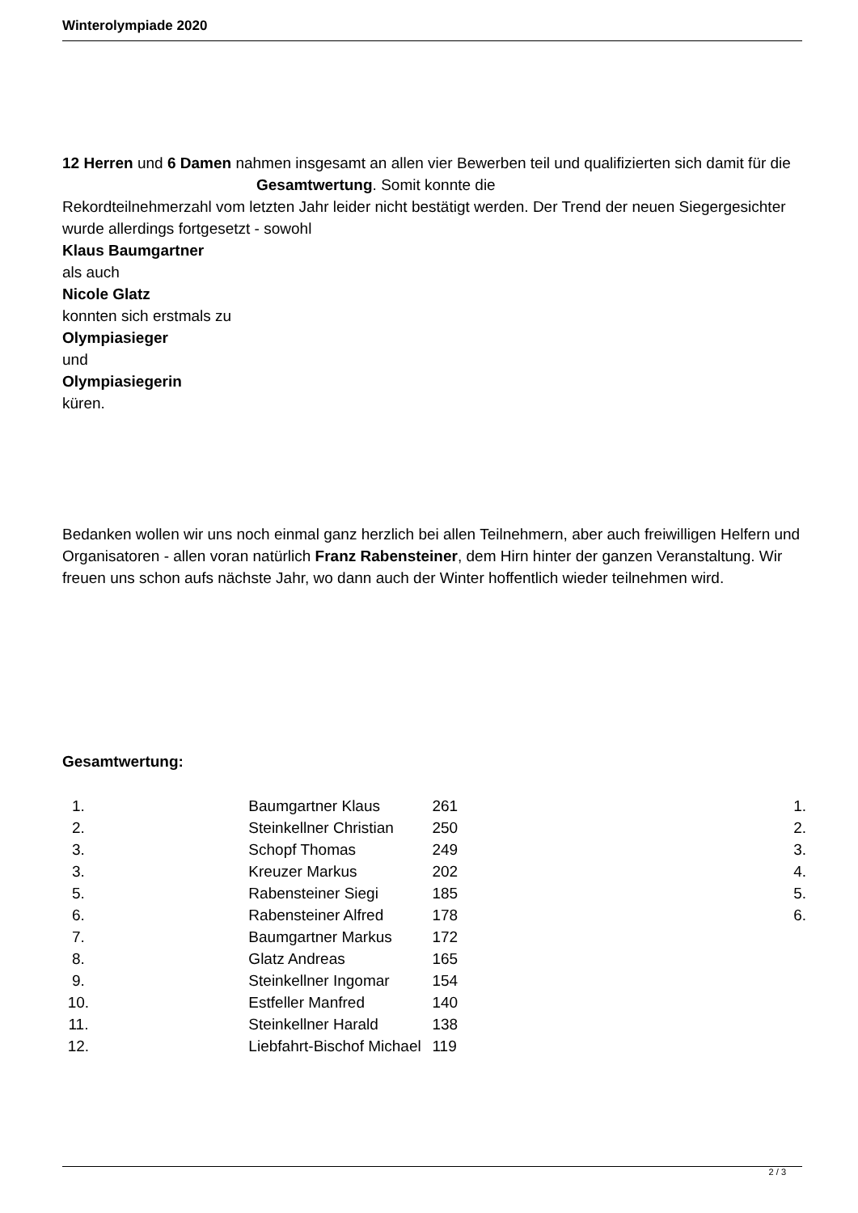Winterolympiade 2020
12 Herren und 6 Damen nahmen insgesamt an allen vier Bewerben teil und qualifizierten sich damit für die Gesamtwertung. Somit konnte die
Rekordteilnehmerzahl vom letzten Jahr leider nicht bestätigt werden. Der Trend der neuen Siegergesichter wurde allerdings fortgesetzt - sowohl
Klaus Baumgartner
als auch
Nicole Glatz
konnten sich erstmals zu
Olympiasieger
und
Olympiasiegerin
küren.
Bedanken wollen wir uns noch einmal ganz herzlich bei allen Teilnehmern, aber auch freiwilligen Helfern und Organisatoren - allen voran natürlich Franz Rabensteiner, dem Hirn hinter der ganzen Veranstaltung. Wir freuen uns schon aufs nächste Jahr, wo dann auch der Winter hoffentlich wieder teilnehmen wird.
Gesamtwertung:
| 1. | | Baumgartner Klaus | 261 | 1. |
| 2. | | Steinkellner Christian | 250 | 2. |
| 3. | | Schopf Thomas | 249 | 3. |
| 3. | | Kreuzer Markus | 202 | 4. |
| 5. | | Rabensteiner Siegi | 185 | 5. |
| 6. | | Rabensteiner Alfred | 178 | 6. |
| 7. | | Baumgartner Markus | 172 | |
| 8. | | Glatz Andreas | 165 | |
| 9. | | Steinkellner Ingomar | 154 | |
| 10. | | Estfeller Manfred | 140 | |
| 11. | | Steinkellner Harald | 138 | |
| 12. | | Liebfahrt-Bischof Michael | 119 | |
2 / 3